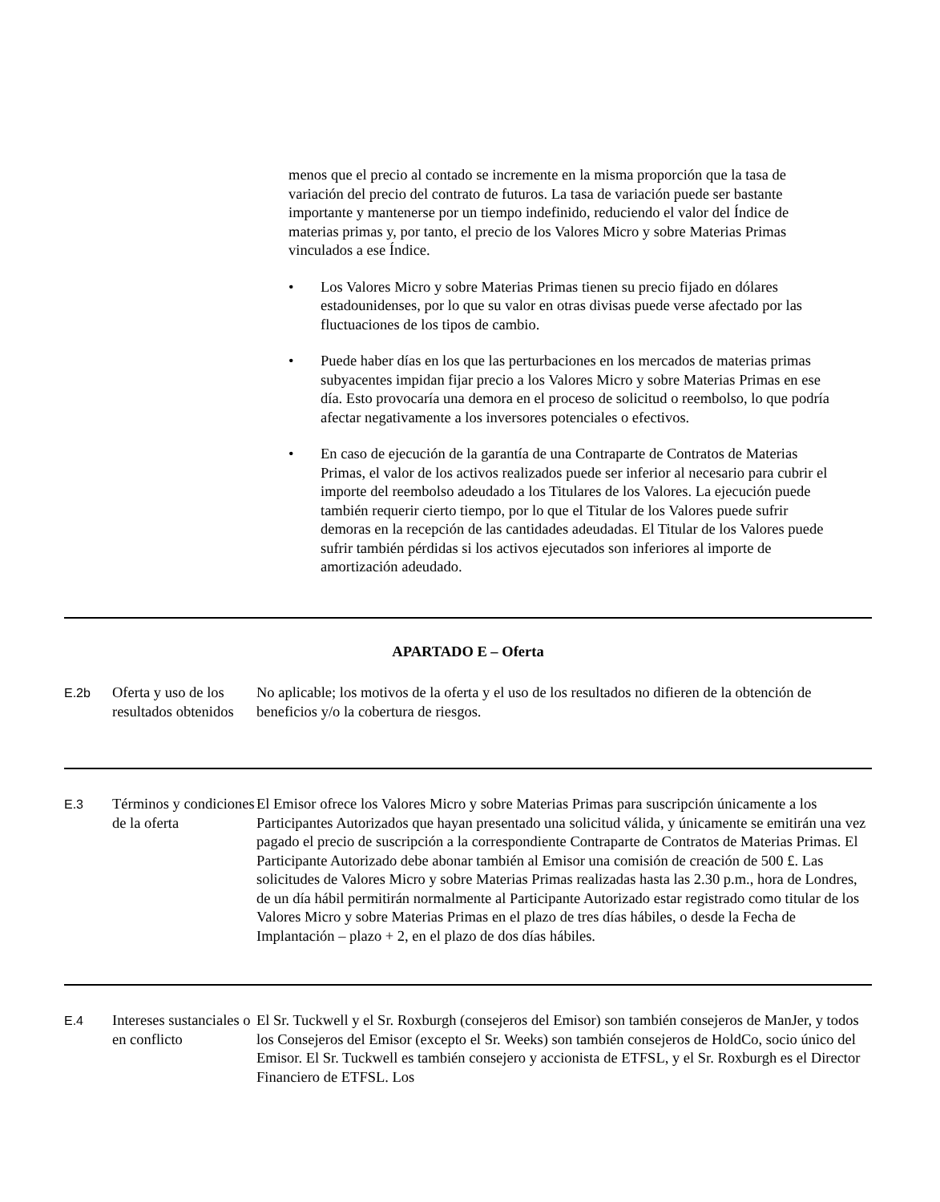menos que el precio al contado se incremente en la misma proporción que la tasa de variación del precio del contrato de futuros. La tasa de variación puede ser bastante importante y mantenerse por un tiempo indefinido, reduciendo el valor del Índice de materias primas y, por tanto, el precio de los Valores Micro y sobre Materias Primas vinculados a ese Índice.
• Los Valores Micro y sobre Materias Primas tienen su precio fijado en dólares estadounidenses, por lo que su valor en otras divisas puede verse afectado por las fluctuaciones de los tipos de cambio.
• Puede haber días en los que las perturbaciones en los mercados de materias primas subyacentes impidan fijar precio a los Valores Micro y sobre Materias Primas en ese día. Esto provocaría una demora en el proceso de solicitud o reembolso, lo que podría afectar negativamente a los inversores potenciales o efectivos.
• En caso de ejecución de la garantía de una Contraparte de Contratos de Materias Primas, el valor de los activos realizados puede ser inferior al necesario para cubrir el importe del reembolso adeudado a los Titulares de los Valores. La ejecución puede también requerir cierto tiempo, por lo que el Titular de los Valores puede sufrir demoras en la recepción de las cantidades adeudadas. El Titular de los Valores puede sufrir también pérdidas si los activos ejecutados son inferiores al importe de amortización adeudado.
APARTADO E – Oferta
| E.2b | Oferta y uso de los resultados obtenidos | No aplicable; los motivos de la oferta y el uso de los resultados no difieren de la obtención de beneficios y/o la cobertura de riesgos. |
| E.3 | Términos y condiciones de la oferta | El Emisor ofrece los Valores Micro y sobre Materias Primas para suscripción únicamente a los Participantes Autorizados que hayan presentado una solicitud válida, y únicamente se emitirán una vez pagado el precio de suscripción a la correspondiente Contraparte de Contratos de Materias Primas. El Participante Autorizado debe abonar también al Emisor una comisión de creación de 500 £. Las solicitudes de Valores Micro y sobre Materias Primas realizadas hasta las 2.30 p.m., hora de Londres, de un día hábil permitirán normalmente al Participante Autorizado estar registrado como titular de los Valores Micro y sobre Materias Primas en el plazo de tres días hábiles, o desde la Fecha de Implantación – plazo + 2, en el plazo de dos días hábiles. |
| E.4 | Intereses sustanciales o en conflicto | El Sr. Tuckwell y el Sr. Roxburgh (consejeros del Emisor) son también consejeros de ManJer, y todos los Consejeros del Emisor (excepto el Sr. Weeks) son también consejeros de HoldCo, socio único del Emisor. El Sr. Tuckwell es también consejero y accionista de ETFSL, y el Sr. Roxburgh es el Director Financiero de ETFSL. Los |